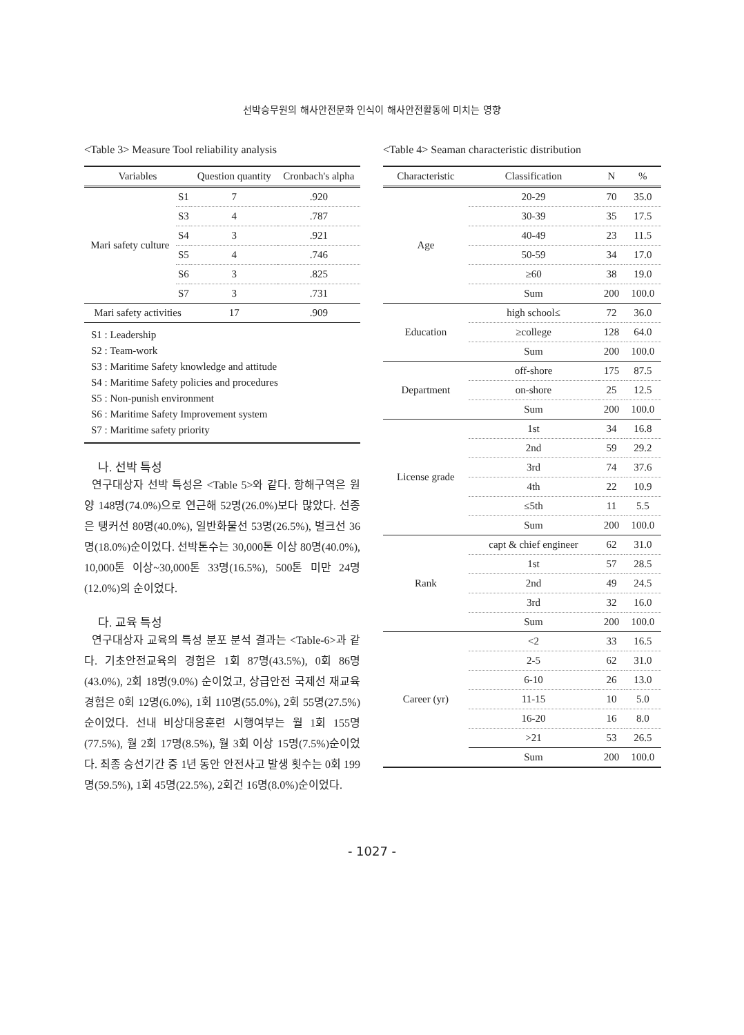선박승무원의 해사안전문화 인식이 해사안전활동에 미치는 영향
<Table 3> Measure Tool reliability analysis
| Variables | | Question quantity | Cronbach's alpha |
| --- | --- | --- | --- |
| Mari safety culture | S1 | 7 | .920 |
| | S3 | 4 | .787 |
| | S4 | 3 | .921 |
| | S5 | 4 | .746 |
| | S6 | 3 | .825 |
| | S7 | 3 | .731 |
| Mari safety activities | | 17 | .909 |
S1 : Leadership
S2 : Team-work
S3 : Maritime Safety knowledge and attitude
S4 : Maritime Safety policies and procedures
S5 : Non-punish environment
S6 : Maritime Safety Improvement system
S7 : Maritime safety priority
나. 선박 특성
연구대상자 선박 특성은 <Table 5>와 같다. 항해구역은 원양 148명(74.0%)으로 연근해 52명(26.0%)보다 많았다. 선종은 탱커선 80명(40.0%), 일반화물선 53명(26.5%), 벌크선 36명(18.0%)순이었다. 선박톤수는 30,000톤 이상 80명(40.0%), 10,000톤 이상~30,000톤 33명(16.5%), 500톤 미만 24명(12.0%)의 순이었다.
다. 교육 특성
연구대상자 교육의 특성 분포 분석 결과는 <Table-6>과 같다. 기초안전교육의 경험은 1회 87명(43.5%), 0회 86명(43.0%), 2회 18명(9.0%) 순이었고, 상급안전 국제선 재교육 경험은 0회 12명(6.0%), 1회 110명(55.0%), 2회 55명(27.5%)순이었다. 선내 비상대응훈련 시행여부는 월 1회 155명(77.5%), 월 2회 17명(8.5%), 월 3회 이상 15명(7.5%)순이었다. 최종 승선기간 중 1년 동안 안전사고 발생 횟수는 0회 199명(59.5%), 1회 45명(22.5%), 2회건 16명(8.0%)순이었다.
<Table 4> Seaman characteristic distribution
| Characteristic | Classification | N | % |
| --- | --- | --- | --- |
| Age | 20-29 | 70 | 35.0 |
| | 30-39 | 35 | 17.5 |
| | 40-49 | 23 | 11.5 |
| | 50-59 | 34 | 17.0 |
| | ≥60 | 38 | 19.0 |
| | Sum | 200 | 100.0 |
| Education | high school≤ | 72 | 36.0 |
| | ≥college | 128 | 64.0 |
| | Sum | 200 | 100.0 |
| Department | off-shore | 175 | 87.5 |
| | on-shore | 25 | 12.5 |
| | Sum | 200 | 100.0 |
| License grade | 1st | 34 | 16.8 |
| | 2nd | 59 | 29.2 |
| | 3rd | 74 | 37.6 |
| | 4th | 22 | 10.9 |
| | ≤5th | 11 | 5.5 |
| | Sum | 200 | 100.0 |
| Rank | capt & chief engineer | 62 | 31.0 |
| | 1st | 57 | 28.5 |
| | 2nd | 49 | 24.5 |
| | 3rd | 32 | 16.0 |
| | Sum | 200 | 100.0 |
| Career (yr) | <2 | 33 | 16.5 |
| | 2-5 | 62 | 31.0 |
| | 6-10 | 26 | 13.0 |
| | 11-15 | 10 | 5.0 |
| | 16-20 | 16 | 8.0 |
| | >21 | 53 | 26.5 |
| | Sum | 200 | 100.0 |
- 1027 -